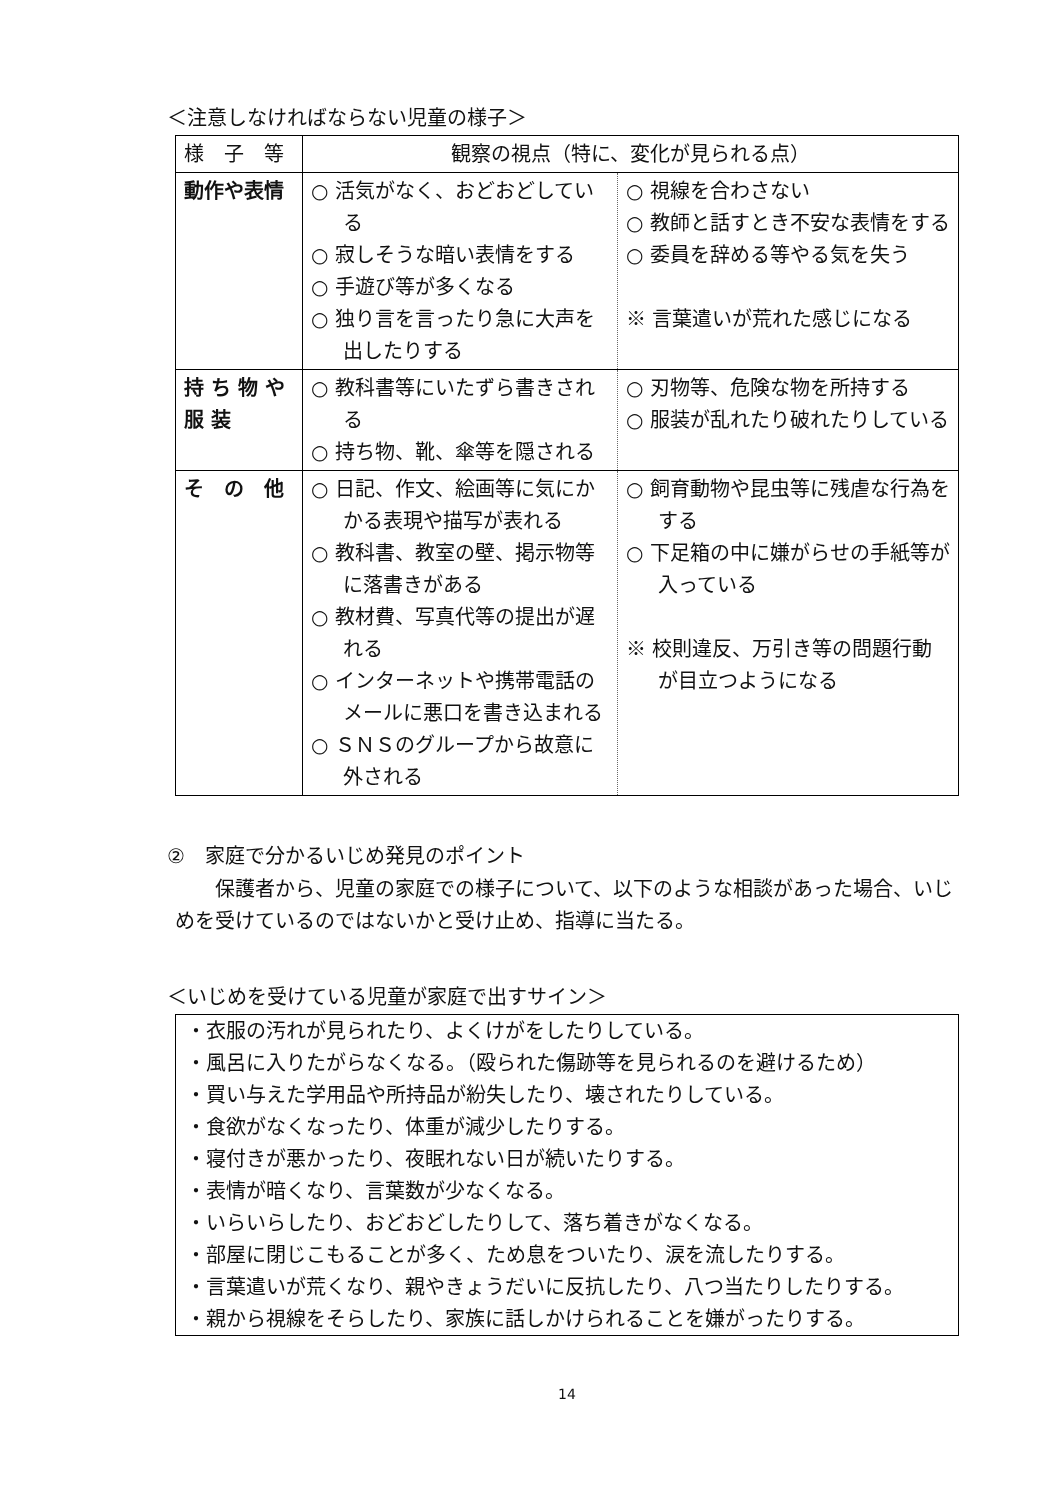＜注意しなければならない児童の様子＞
| 様 子 等 | 観察の視点（特に、変化が見られる点） | |
| 動作や表情 | ○ 活気がなく、おどおどしている ○ 寂しそうな暗い表情をする ○ 手遊び等が多くなる ○ 独り言を言ったり急に大声を出したりする | ○ 視線を合わさない ○ 教師と話すとき不安な表情をする ○ 委員を辞める等やる気を失う ※ 言葉遣いが荒れた感じになる |
| 持 ち 物 や 服 装 | ○ 教科書等にいたずら書きされる ○ 持ち物、靴、傘等を隠される | ○ 刃物等、危険な物を所持する ○ 服装が乱れたり破れたりしている |
| そ の 他 | ○ 日記、作文、絵画等に気にかかる表現や描写が表れる ○ 教科書、教室の壁、掲示物等に落書きがある ○ 教材費、写真代等の提出が遅れる ○ インターネットや携帯電話のメールに悪口を書き込まれる ○ ＳＮＳのグループから故意に外される | ○ 飼育動物や昆虫等に残虐な行為をする ○ 下足箱の中に嫌がらせの手紙等が入っている ※ 校則違反、万引き等の問題行動が目立つようになる |
②　家庭で分かるいじめ発見のポイント
保護者から、児童の家庭での様子について、以下のような相談があった場合、いじめを受けているのではないかと受け止め、指導に当たる。
＜いじめを受けている児童が家庭で出すサイン＞
・衣服の汚れが見られたり、よくけがをしたりしている。
・風呂に入りたがらなくなる。（殴られた傷跡等を見られるのを避けるため）
・買い与えた学用品や所持品が紛失したり、壊されたりしている。
・食欲がなくなったり、体重が減少したりする。
・寝付きが悪かったり、夜眠れない日が続いたりする。
・表情が暗くなり、言葉数が少なくなる。
・いらいらしたり、おどおどしたりして、落ち着きがなくなる。
・部屋に閉じこもることが多く、ため息をついたり、涙を流したりする。
・言葉遣いが荒くなり、親やきょうだいに反抗したり、八つ当たりしたりする。
・親から視線をそらしたり、家族に話しかけられることを嫌がったりする。
14